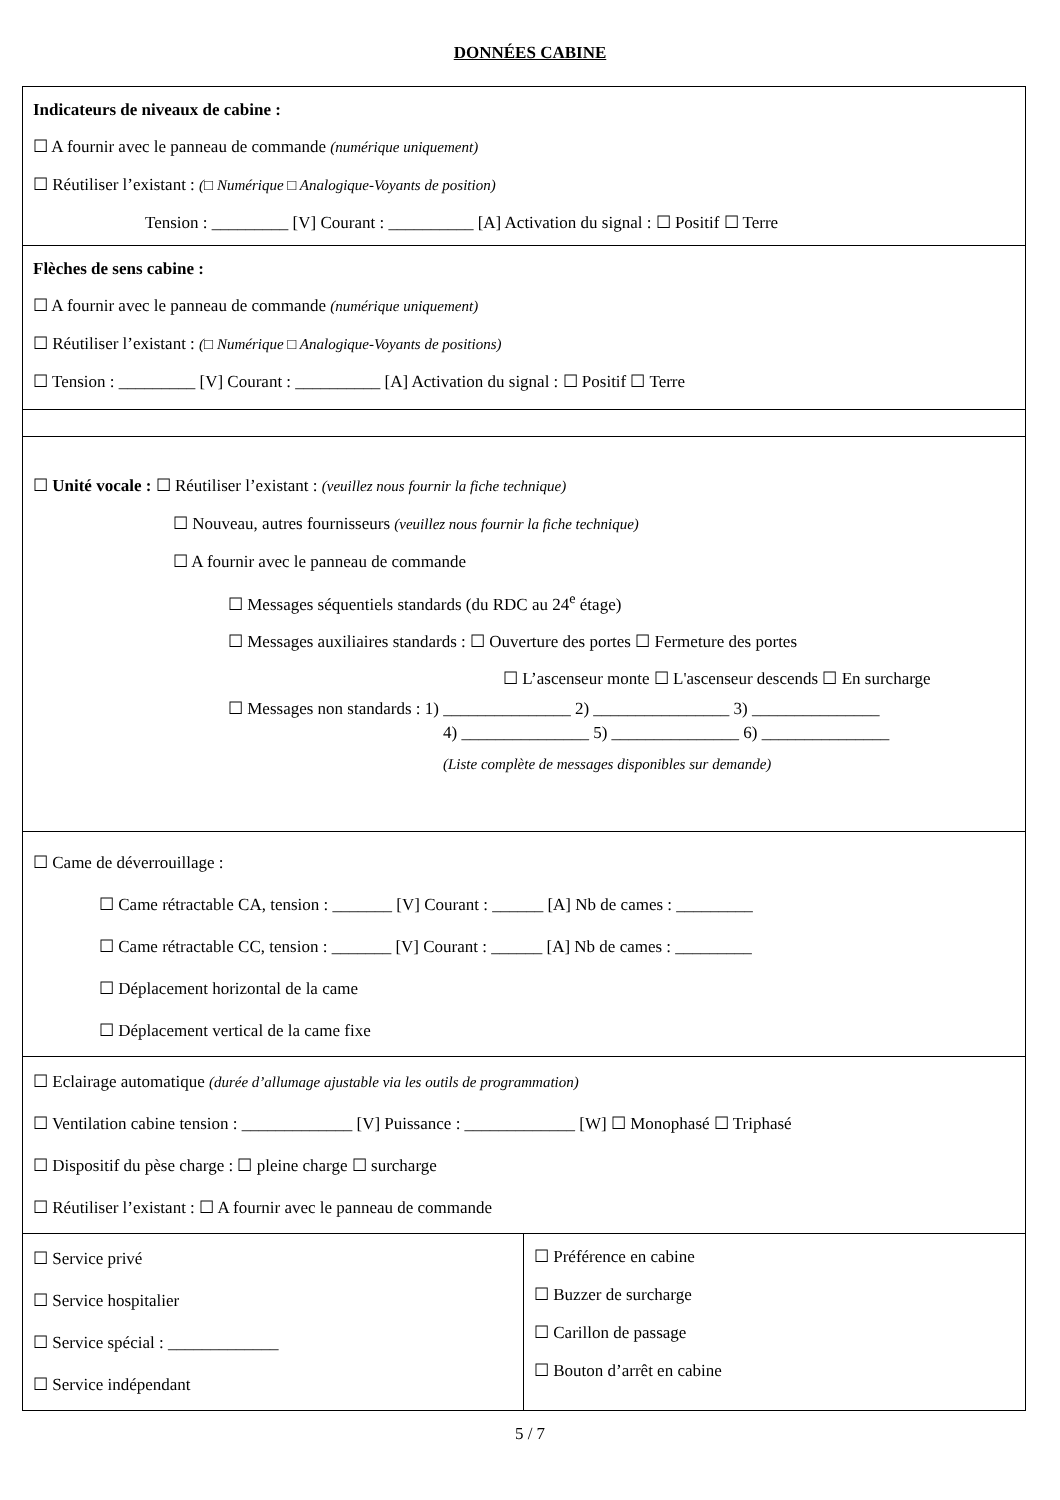DONNÉES CABINE
| Indicateurs de niveaux de cabine : ☐ A fournir avec le panneau de commande (numérique uniquement) ☐ Réutiliser l’existant : (□ Numérique □ Analogique-Voyants de position) Tension : _________ [V] Courant : __________ [A] Activation du signal : ☐ Positif ☐ Terre | |
| Flèches de sens cabine : ☐ A fournir avec le panneau de commande (numérique uniquement) ☐ Réutiliser l’existant : (□ Numérique □ Analogique-Voyants de positions) ☐ Tension : _________ [V] Courant : __________ [A] Activation du signal : ☐ Positif ☐ Terre | |
| ☐ Unité vocale : ☐ Réutiliser l’existant : (veuillez nous fournir la fiche technique) ☐ Nouveau, autres fournisseurs (veuillez nous fournir la fiche technique) ☐ A fournir avec le panneau de commande ☐ Messages séquentiels standards (du RDC au 24<sup>e</sup> étage) ☐ Messages auxiliaires standards : ☐ Ouverture des portes ☐ Fermeture des portes ☐ L’ascenseur monte ☐ L'ascenseur descends ☐ En surcharge ☐ Messages non standards : 1) _______________ 2) ________________ 3) _______________ 4) _______________ 5) _______________ 6) _______________ (Liste complète de messages disponibles sur demande) | |
| ☐ Came de déverrouillage : ☐ Came rétractable CA, tension : _______ [V] Courant : ______ [A] Nb de cames : _________ ☐ Came rétractable CC, tension : _______ [V] Courant : ______ [A] Nb de cames : _________ ☐ Déplacement horizontal de la came ☐ Déplacement vertical de la came fixe | |
| ☐ Eclairage automatique (durée d’allumage ajustable via les outils de programmation) ☐ Ventilation cabine tension : _____________ [V] Puissance : _____________ [W] ☐ Monophasé ☐ Triphasé ☐ Dispositif du pèse charge : ☐ pleine charge ☐ surcharge ☐ Réutiliser l’existant : ☐ A fournir avec le panneau de commande | |
| ☐ Service privé ☐ Service hospitalier ☐ Service spécial : _____________ ☐ Service indépendant | ☐ Préférence en cabine ☐ Buzzer de surcharge ☐ Carillon de passage ☐ Bouton d’arrêt en cabine |
5 / 7